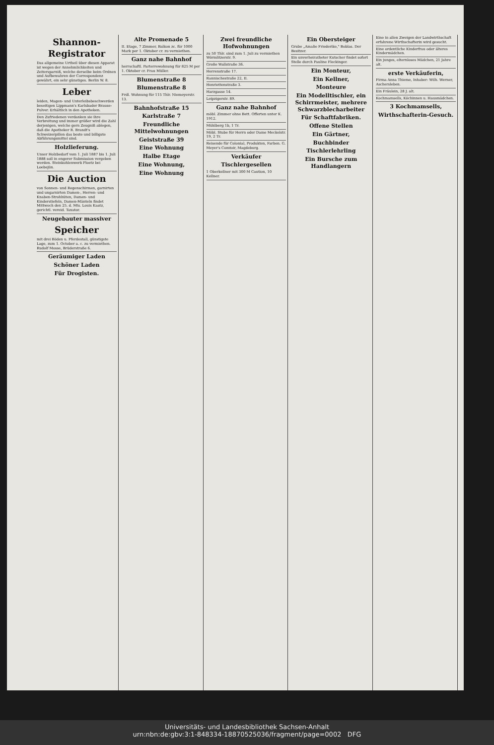Shannon-Registrator
Das allgemeine Urtheil über diesen Apparat ist wegen der Annehmlichkeiten und Zeitersparniß, welche derselbe beim Ordnen und Aufbewahren der Correspondenz gewährt, ein sehr günstiges. Berlin W. 8.
Leber
leiden, Magen- und Unterleibsbeschwerden beseitigen Lippmann's Karlsbader Brause-Pulver. Erhältlich in den Apotheken.
Den Zufriedenen verdanken sie ihre Verbreitung und immer größer wird die Zahl derjenigen, welche gern Zeugniß ablegen, daß die Apotheker R. Brandt's Schweizerpillen das beste und billigste Abführungsmittel sind.
Holzlieferung.
Unser Holzbedarf vom 1. Juli 1887 bis 1. Juli 1888 soll in engerer Submission vergeben werden. Steinkohlenwerk Ploetz bei Loebejün.
Die Auction
von Sonnen- und Regenschirmen, garnirten und ungarnirten Damen-, Herren- und Knaben-Strohhüten, Damen- und Kinderstiefeln, Damen-Mänteln findet Mittwoch den 25. d. Mts. Louis Kaatz, gerichtl. vereid. Taxator.
Neugebauter massiver
Speicher
mit drei Böden u. Pferdestall, günstigste Lage, zum 1. October a. c. zu vermiethen. Rudolf Mosse, Brüderstraße 6.
Geräumiger Laden
Schöner Laden
Für Drogisten.
Alte Promenade 5
II. Etage, 7 Zimmer, Balkon zc. für 1000 Mark per 1. Oktober cr. zu vermiethen.
Ganz nahe Bahnhof
herrschaftl. Parterrewohnung für 825 M per 1. Oktober cr. Frau Müller.
Blumenstraße 8
Blumenstraße 8
Frdl. Wohnung für 115 Thlr. Niemeyerstr. 13.
Bahnhofstraße 15
Karlstraße 7
Freundliche Mittelwohnungen
Geiststraße 39
Eine Wohnung
Halbe Etage
Eine Wohnung,
Eine Wohnung
Zwei freundliche Hofwohnungen
zu 50 Thlr. sind zum 1. Juli zu vermiethen Wörmlitzerstr. 9.
Große Wallstraße 36.
Herrenstraße 17.
Rannischestraße 22, II.
Henriettenstraße 3.
Harzgasse 14.
Leipzigerstr. 89.
Ganz nahe Bahnhof
möbl. Zimmer ohne Bett. Offerten unter K. 1912.
Mühlberg 1b, 1 Tr.
Möbl. Stube für Herrn oder Dame Meckelstr. 19, 2 Tr.
Reisende für Colonial, Produkten, Farben. G. Meyer's Comtoir, Magdeburg.
Verkäufer
Tischlergesellen
1 Oberkellner mit 300 M Caution, 10 Kellner.
Ein Obersteiger
Grube „Amalie Friederike," Boblas. Der Besitzer.
Ein unverheiratheter Kutscher findet sofort Stelle durch Pauline Fleckinger.
Ein Monteur,
Ein Kellner,
Monteure
Ein Modelltischler, ein Schirrmeister, mehrere Schwarzblecharbeiter
Für Schaftfabriken.
Offene Stellen
Ein Gärtner,
Buchbinder
Tischlerlehrling
Ein Bursche zum Handlangern
Eine in allen Zweigen der Landwirthschaft erfahrene Wirthschafterin wird gesucht.
Eine ordentliche Kinderfrau oder älteres Kindermädchen.
Ein junges, elternloses Mädchen, 21 Jahre alt.
erste Verkäuferin,
Firma Anna Thieme, Inhaber: Wilh. Werner, Aschersleben.
Ein Fräulein, 28 J. alt.
Kochmamsells, Köchinnen u. Hausmädchen.
3 Kochmamsells,
Wirthschafterin-Gesuch.
Universitäts- und Landesbibliothek Sachsen-Anhalt
urn:nbn:de:gbv:3:1-848334-18870525036/fragment/page=0002 DFG